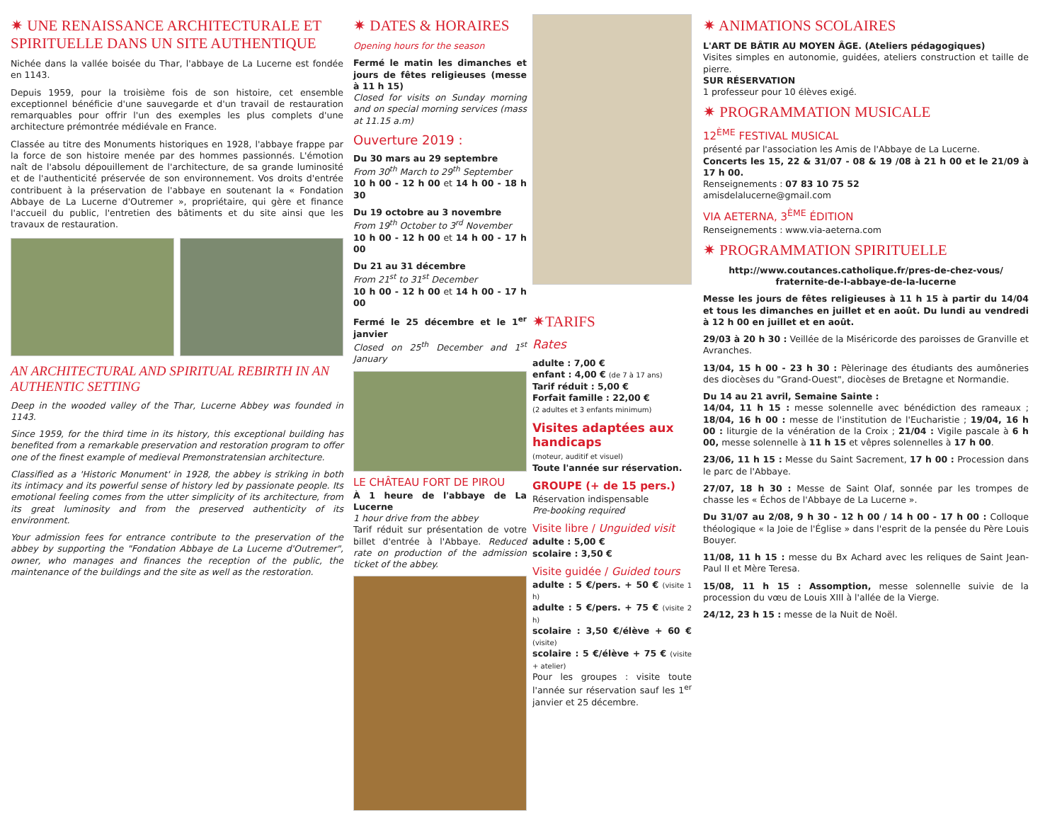✷ UNE RENAISSANCE ARCHITECTURALE ET SPIRITUELLE DANS UN SITE AUTHENTIQUE
Nichée dans la vallée boisée du Thar, l'abbaye de La Lucerne est fondée en 1143.
Depuis 1959, pour la troisième fois de son histoire, cet ensemble exceptionnel bénéficie d'une sauvegarde et d'un travail de restauration remarquables pour offrir l'un des exemples les plus complets d'une architecture prémontrée médiévale en France.
Classée au titre des Monuments historiques en 1928, l'abbaye frappe par la force de son histoire menée par des hommes passionnés. L'émotion naît de l'absolu dépouillement de l'architecture, de sa grande luminosité et de l'authenticité préservée de son environnement. Vos droits d'entrée contribuent à la préservation de l'abbaye en soutenant la « Fondation Abbaye de La Lucerne d'Outremer », propriétaire, qui gère et finance l'accueil du public, l'entretien des bâtiments et du site ainsi que les travaux de restauration.
AN ARCHITECTURAL AND SPIRITUAL REBIRTH IN AN AUTHENTIC SETTING
Deep in the wooded valley of the Thar, Lucerne Abbey was founded in 1143.
Since 1959, for the third time in its history, this exceptional building has benefited from a remarkable preservation and restoration program to offer one of the finest example of medieval Premonstratensian architecture.
Classified as a 'Historic Monument' in 1928, the abbey is striking in both its intimacy and its powerful sense of history led by passionate people. Its emotional feeling comes from the utter simplicity of its architecture, from its great luminosity and from the preserved authenticity of its environment.
Your admission fees for entrance contribute to the preservation of the abbey by supporting the "Fondation Abbaye de La Lucerne d'Outremer", owner, who manages and finances the reception of the public, the maintenance of the buildings and the site as well as the restoration.
✷ DATES & HORAIRES
Opening hours for the season
Fermé le matin les dimanches et jours de fêtes religieuses (messe à 11 h 15)
Closed for visits on Sunday morning and on special morning services (mass at 11.15 a.m)
Ouverture 2019 :
Du 30 mars au 29 septembre
From 30<sup>th</sup> March to 29<sup>th</sup> September
10 h 00 - 12 h 00 et 14 h 00 - 18 h 30
Du 19 octobre au 3 novembre
From 19<sup>th</sup> October to 3<sup>rd</sup> November
10 h 00 - 12 h 00 et 14 h 00 - 17 h 00
Du 21 au 31 décembre
From 21<sup>st</sup> to 31<sup>st</sup> December
10 h 00 - 12 h 00 et 14 h 00 - 17 h 00
Fermé le 25 décembre et le 1<sup>er</sup> janvier
Closed on 25<sup>th</sup> December and 1<sup>st</sup> January
LE CHÂTEAU FORT DE PIROU
À 1 heure de l'abbaye de La Lucerne
1 hour drive from the abbey
Tarif réduit sur présentation de votre billet d'entrée à l'Abbaye. Reduced rate on production of the admission ticket of the abbey.
✷TARIFS
Rates
adulte : 7,00 €
enfant : 4,00 € (de 7 à 17 ans)
Tarif réduit : 5,00 €
Forfait famille : 22,00 €
(2 adultes et 3 enfants minimum)
Visites adaptées aux handicaps
(moteur, auditif et visuel)
Toute l'année sur réservation.
GROUPE (+ de 15 pers.)
Réservation indispensable
Pre-booking required
Visite libre / Unguided visit
adulte : 5,00 €
scolaire : 3,50 €
Visite guidée / Guided tours
adulte : 5 €/pers. + 50 € (visite 1 h)
adulte : 5 €/pers. + 75 € (visite 2 h)
scolaire : 3,50 €/élève + 60 € (visite)
scolaire : 5 €/élève + 75 € (visite + atelier)
Pour les groupes : visite toute l'année sur réservation sauf les 1<sup>er</sup> janvier et 25 décembre.
✷ ANIMATIONS SCOLAIRES
L'ART DE BÂTIR AU MOYEN ÂGE. (Ateliers pédagogiques)
Visites simples en autonomie, guidées, ateliers construction et taille de pierre.
SUR RÉSERVATION
1 professeur pour 10 élèves exigé.
✷ PROGRAMMATION MUSICALE
12<sup>ÈME</sup> FESTIVAL MUSICAL
présenté par l'association les Amis de l'Abbaye de La Lucerne.
Concerts les 15, 22 & 31/07 - 08 & 19 /08 à 21 h 00 et le 21/09 à 17 h 00.
Renseignements : 07 83 10 75 52
amisdelalucerne@gmail.com
VIA AETERNA, 3<sup>ÈME</sup> ÉDITION
Renseignements : www.via-aeterna.com
✷ PROGRAMMATION SPIRITUELLE
http://www.coutances.catholique.fr/pres-de-chez-vous/ fraternite-de-l-abbaye-de-la-lucerne
Messe les jours de fêtes religieuses à 11 h 15 à partir du 14/04 et tous les dimanches en juillet et en août. Du lundi au vendredi à 12 h 00 en juillet et en août.
29/03 à 20 h 30 : Veillée de la Miséricorde des paroisses de Granville et Avranches.
13/04, 15 h 00 - 23 h 30 : Pèlerinage des étudiants des aumôneries des diocèses du "Grand-Ouest", diocèses de Bretagne et Normandie.
Du 14 au 21 avril, Semaine Sainte :
14/04, 11 h 15 : messe solennelle avec bénédiction des rameaux ; 18/04, 16 h 00 : messe de l'institution de l'Eucharistie ; 19/04, 16 h 00 : liturgie de la vénération de la Croix ; 21/04 : Vigile pascale à 6 h 00, messe solennelle à 11 h 15 et vêpres solennelles à 17 h 00.
23/06, 11 h 15 : Messe du Saint Sacrement, 17 h 00 : Procession dans le parc de l'Abbaye.
27/07, 18 h 30 : Messe de Saint Olaf, sonnée par les trompes de chasse les « Échos de l'Abbaye de La Lucerne ».
Du 31/07 au 2/08, 9 h 30 - 12 h 00 / 14 h 00 - 17 h 00 : Colloque théologique « la Joie de l'Église » dans l'esprit de la pensée du Père Louis Bouyer.
11/08, 11 h 15 : messe du Bx Achard avec les reliques de Saint Jean-Paul II et Mère Teresa.
15/08, 11 h 15 : Assomption, messe solennelle suivie de la procession du vœu de Louis XIII à l'allée de la Vierge.
24/12, 23 h 15 : messe de la Nuit de Noël.